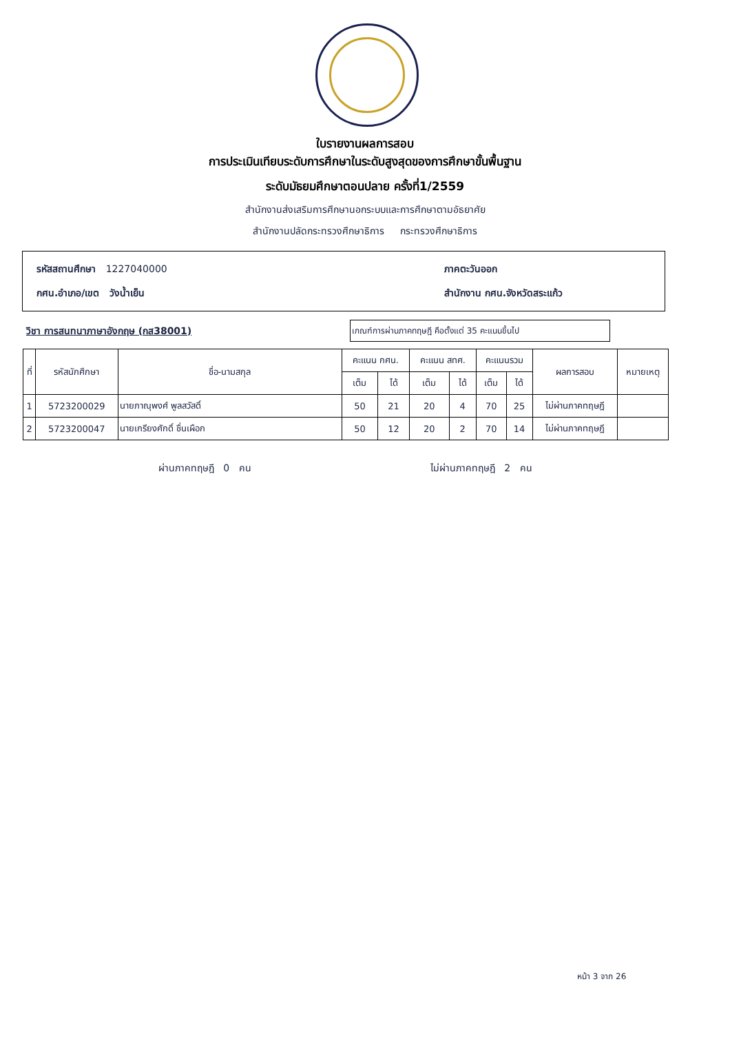ใบรายงานผลการสอบ
การประเมินเทียบระดับการศึกษาในระดับสูงสุดของการศึกษาขั้นพื้นฐาน
ระดับมัธยมศึกษาตอนปลาย ครั้งที่1/2559
สำนักงานส่งเสริมการศึกษานอกระบบและการศึกษาตามอัธยาศัย
สำนักงานปลัดกระทรวงศึกษาธิการ กระทรวงศึกษาธิการ
รหัสสถานศึกษา 1227040000
กศน.อำเภอ/เขต วังน้ำเย็น
ภาคตะวันออก
สำนักงาน กศน.จังหวัดสระแก้ว
วิชา การสนทนาภาษาอังกฤษ (กส38001)
เกณฑ์การผ่านภาคทฤษฎี คือตั้งแต่ 35 คะแนนขึ้นไป
| ที่ | รหัสนักศึกษา | ชื่อ-นามสกุล | คะแนน กศน. | | คะแนน สทศ. | | คะแนนรวม | | ผลการสอบ | หมายเหตุ |
| --- | --- | --- | --- | --- | --- | --- | --- | --- | --- | --- |
| | | | เต็ม | ได้ | เต็ม | ได้ | เต็ม | ได้ | | |
| 1 | 5723200029 | นายภาณุพงศ์ พูลสวัสดิ์ | 50 | 21 | 20 | 4 | 70 | 25 | ไม่ผ่านภาคทฤษฎี | |
| 2 | 5723200047 | นายเกรียงศักดิ์ ชื่นเผือก | 50 | 12 | 20 | 2 | 70 | 14 | ไม่ผ่านภาคทฤษฎี | |
ผ่านภาคทฤษฎี 0 คน ไม่ผ่านภาคทฤษฎี 2 คน
หน้า 3 จาก 26